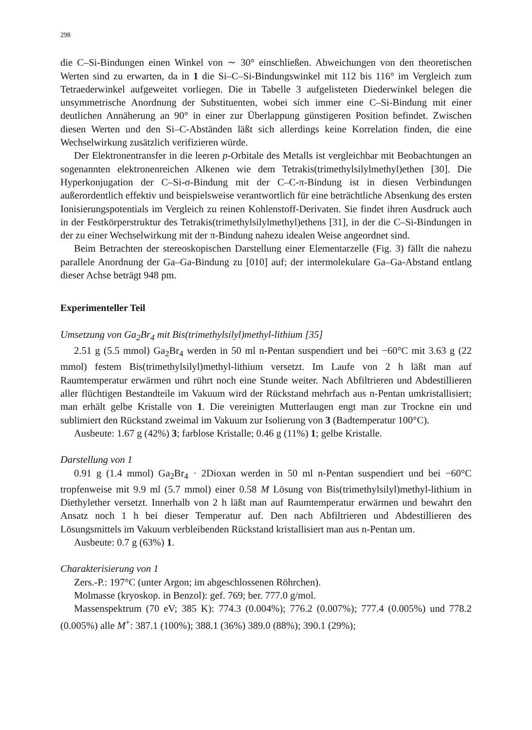298
die C–Si-Bindungen einen Winkel von ∼ 30° einschließen. Abweichungen von den theoretischen Werten sind zu erwarten, da in 1 die Si–C–Si-Bindungswinkel mit 112 bis 116° im Vergleich zum Tetraederwinkel aufgeweitet vorliegen. Die in Tabelle 3 aufgelisteten Diederwinkel belegen die unsymmetrische Anordnung der Substituenten, wobei sich immer eine C–Si-Bindung mit einer deutlichen Annäherung an 90° in einer zur Überlappung günstigeren Position befindet. Zwischen diesen Werten und den Si–C-Abständen läßt sich allerdings keine Korrelation finden, die eine Wechselwirkung zusätzlich verifizieren würde.
Der Elektronentransfer in die leeren p-Orbitale des Metalls ist vergleichbar mit Beobachtungen an sogenannten elektronenreichen Alkenen wie dem Tetrakis(trimethylsilylmethyl)ethen [30]. Die Hyperkonjugation der C–Si-σ-Bindung mit der C–C-π-Bindung ist in diesen Verbindungen außerordentlich effektiv und beispielsweise verantwortlich für eine beträchtliche Absenkung des ersten Ionisierungspotentials im Vergleich zu reinen Kohlenstoff-Derivaten. Sie findet ihren Ausdruck auch in der Festkörperstruktur des Tetrakis(trimethylsilylmethyl)ethens [31], in der die C–Si-Bindungen in der zu einer Wechselwirkung mit der π-Bindung nahezu idealen Weise angeordnet sind.
Beim Betrachten der stereoskopischen Darstellung einer Elementarzelle (Fig. 3) fällt die nahezu parallele Anordnung der Ga–Ga-Bindung zu [010] auf; der intermolekulare Ga–Ga-Abstand entlang dieser Achse beträgt 948 pm.
Experimenteller Teil
Umsetzung von Ga<sub>2</sub>Br<sub>4</sub> mit Bis(trimethylsilyl)methyl-lithium [35]
2.51 g (5.5 mmol) Ga<sub>2</sub>Br<sub>4</sub> werden in 50 ml n-Pentan suspendiert und bei −60°C mit 3.63 g (22 mmol) festem Bis(trimethylsilyl)methyl-lithium versetzt. Im Laufe von 2 h läßt man auf Raumtemperatur erwärmen und rührt noch eine Stunde weiter. Nach Abfiltrieren und Abdestillieren aller flüchtigen Bestandteile im Vakuum wird der Rückstand mehrfach aus n-Pentan umkristallisiert; man erhält gelbe Kristalle von 1. Die vereinigten Mutterlaugen engt man zur Trockne ein und sublimiert den Rückstand zweimal im Vakuum zur Isolierung von 3 (Badtemperatur 100°C).
Ausbeute: 1.67 g (42%) 3; farblose Kristalle; 0.46 g (11%) 1; gelbe Kristalle.
Darstellung von 1
0.91 g (1.4 mmol) Ga<sub>2</sub>Br<sub>4</sub> · 2Dioxan werden in 50 ml n-Pentan suspendiert und bei −60°C tropfenweise mit 9.9 ml (5.7 mmol) einer 0.58 M Lösung von Bis(trimethylsilyl)methyl-lithium in Diethylether versetzt. Innerhalb von 2 h läßt man auf Raumtemperatur erwärmen und bewahrt den Ansatz noch 1 h bei dieser Temperatur auf. Den nach Abfiltrieren und Abdestillieren des Lösungsmittels im Vakuum verbleibenden Rückstand kristallisiert man aus n-Pentan um.
Ausbeute: 0.7 g (63%) 1.
Charakterisierung von 1
Zers.-P.: 197°C (unter Argon; im abgeschlossenen Röhrchen).
Molmasse (kryoskop. in Benzol): gef. 769; ber. 777.0 g/mol.
Massenspektrum (70 eV; 385 K): 774.3 (0.004%); 776.2 (0.007%); 777.4 (0.005%) und 778.2 (0.005%) alle M<sup>+</sup>: 387.1 (100%); 388.1 (36%) 389.0 (88%); 390.1 (29%);